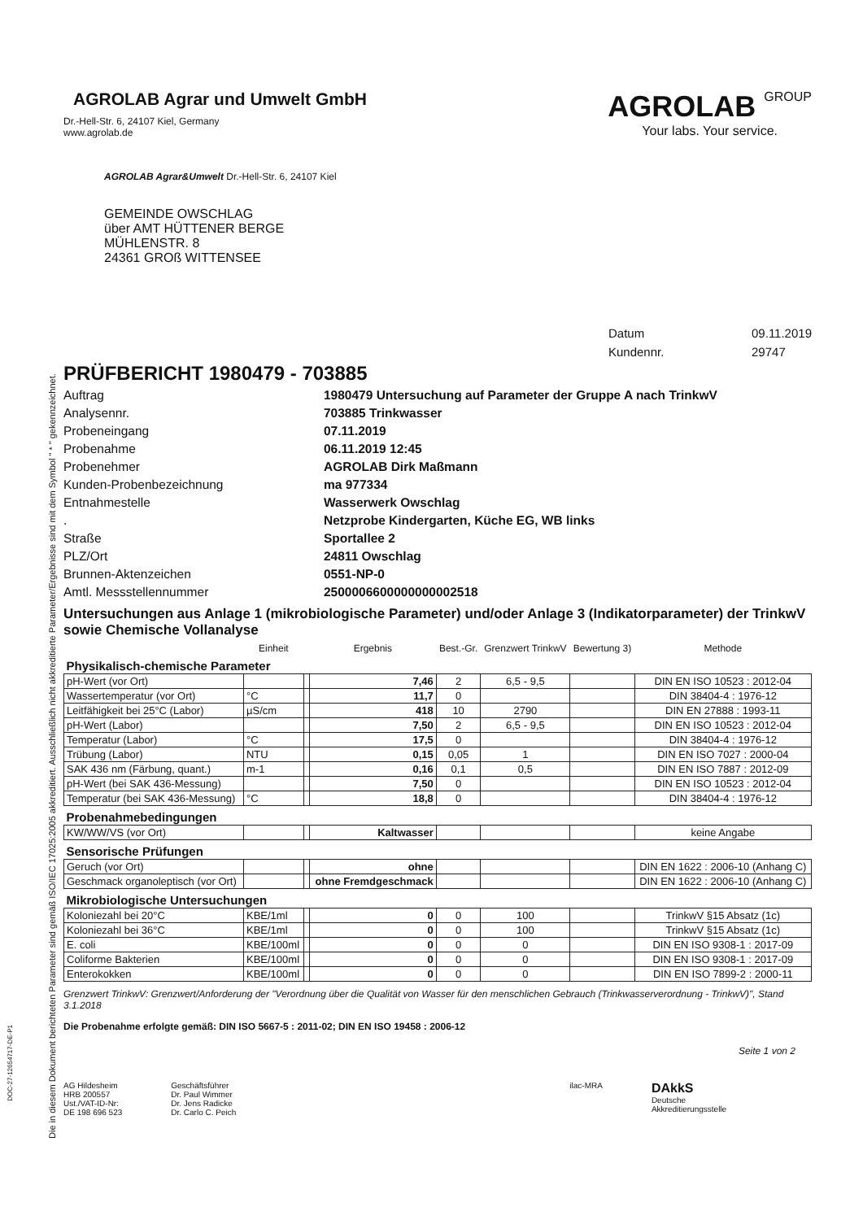Die in diesem Dokument berichteten Parameter sind gemäß ISO/IEC 17025:2005 akkreditiert. Ausschließlich nicht akkreditierte Parameter/Ergebnisse sind mit dem Symbol " * " gekennzeichnet.
AGROLAB Agrar und Umwelt GmbH
Dr.-Hell-Str. 6, 24107 Kiel, Germany
www.agrolab.de
AGROLAB GROUP
Your labs. Your service.
AGROLAB Agrar&Umwelt Dr.-Hell-Str. 6, 24107 Kiel
GEMEINDE OWSCHLAG
über AMT HÜTTENER BERGE
MÜHLENSTR. 8
24361 GROß WITTENSEE
Datum 09.11.2019 Kundennr. 29747
PRÜFBERICHT 1980479 - 703885
Auftrag 1980479 Untersuchung auf Parameter der Gruppe A nach TrinkwV Analysennr. 703885 Trinkwasser Probeneingang 07.11.2019 Probenahme 06.11.2019 12:45 Probenehmer AGROLAB Dirk Maßmann Kunden-Probenbezeichnung ma 977334 Entnahmestelle Wasserwerk Owschlag . Netzprobe Kindergarten, Küche EG, WB links Straße Sportallee 2 PLZ/Ort 24811 Owschlag Brunnen-Aktenzeichen 0551-NP-0 Amtl. Messstellennummer 2500006600000000002518
Untersuchungen aus Anlage 1 (mikrobiologische Parameter) und/oder Anlage 3 (Indikatorparameter) der TrinkwV sowie Chemische Vollanalyse
| | Einheit | | Ergebnis | Best.-Gr. | Grenzwert TrinkwV | Bewertung 3) | Methode |
| --- | --- | --- | --- | --- | --- | --- | --- |
| Physikalisch-chemische Parameter | | | | | | | |
| pH-Wert (vor Ort) | | | 7,46 | 2 | 6,5 - 9,5 | | DIN EN ISO 10523 : 2012-04 |
| Wassertemperatur (vor Ort) | °C | | 11,7 | 0 | | | DIN 38404-4 : 1976-12 |
| Leitfähigkeit bei 25°C (Labor) | µS/cm | | 418 | 10 | 2790 | | DIN EN 27888 : 1993-11 |
| pH-Wert (Labor) | | | 7,50 | 2 | 6,5 - 9,5 | | DIN EN ISO 10523 : 2012-04 |
| Temperatur (Labor) | °C | | 17,5 | 0 | | | DIN 38404-4 : 1976-12 |
| Trübung (Labor) | NTU | | 0,15 | 0,05 | 1 | | DIN EN ISO 7027 : 2000-04 |
| SAK 436 nm (Färbung, quant.) | m-1 | | 0,16 | 0,1 | 0,5 | | DIN EN ISO 7887 : 2012-09 |
| pH-Wert (bei SAK 436-Messung) | | | 7,50 | 0 | | | DIN EN ISO 10523 : 2012-04 |
| Temperatur (bei SAK 436-Messung) | °C | | 18,8 | 0 | | | DIN 38404-4 : 1976-12 |
| Probenahmebedingungen | | | | | | | |
| KW/WW/VS (vor Ort) | | | Kaltwasser | | | | keine Angabe |
| Sensorische Prüfungen | | | | | | | |
| Geruch (vor Ort) | | | ohne | | | | DIN EN 1622 : 2006-10 (Anhang C) |
| Geschmack organoleptisch (vor Ort) | | | ohne Fremdgeschmack | | | | DIN EN 1622 : 2006-10 (Anhang C) |
| Mikrobiologische Untersuchungen | | | | | | | |
| Koloniezahl bei 20°C | KBE/1ml | | 0 | 0 | 100 | | TrinkwV §15 Absatz (1c) |
| Koloniezahl bei 36°C | KBE/1ml | | 0 | 0 | 100 | | TrinkwV §15 Absatz (1c) |
| E. coli | KBE/100ml | | 0 | 0 | 0 | | DIN EN ISO 9308-1 : 2017-09 |
| Coliforme Bakterien | KBE/100ml | | 0 | 0 | 0 | | DIN EN ISO 9308-1 : 2017-09 |
| Enterokokken | KBE/100ml | | 0 | 0 | 0 | | DIN EN ISO 7899-2 : 2000-11 |
Grenzwert TrinkwV: Grenzwert/Anforderung der "Verordnung über die Qualität von Wasser für den menschlichen Gebrauch (Trinkwasserverordnung - TrinkwV)", Stand 3.1.2018
Die Probenahme erfolgte gemäß: DIN ISO 5667-5 : 2011-02; DIN EN ISO 19458 : 2006-12
Seite 1 von 2
AG Hildesheim
HRB 200557
Ust./VAT-ID-Nr:
DE 198 696 523
Geschäftsführer
Dr. Paul Wimmer
Dr. Jens Radicke
Dr. Carlo C. Peich
ilac-MRA
DAkkS
Deutsche
Akkreditierungsstelle
DOC-27-12654717-DE-P1